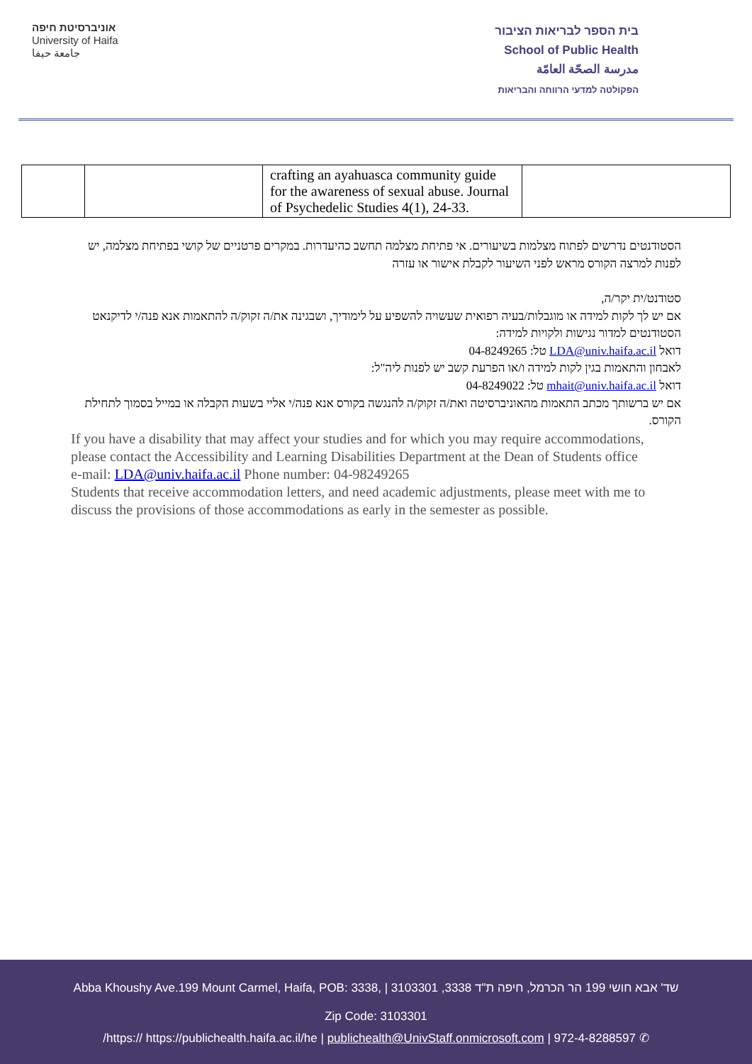אוניברסיטת חיפה
University of Haifa
جامعة حيفا
בית הספר לבריאות הציבור
School of Public Health
مدرسة الصحّة العامّة
הפקולטה למדעי הרווחה והבריאות
| | | crafting an ayahuasca community guide for the awareness of sexual abuse. Journal of Psychedelic Studies 4(1), 24-33. | |
הסטודנטים נדרשים לפתוח מצלמות בשיעורים. אי פתיחת מצלמה תחשב כהיעדרות. במקרים פרטניים של קושי בפתיחת מצלמה, יש לפנות למרצה הקורס מראש לפני השיעור לקבלת אישור או עזרה
סטודנט/ית יקר/ה,
אם יש לך לקות למידה או מוגבלות/בעיה רפואית שעשויה להשפיע על לימודיך, ושבגינה את/ה זקוק/ה להתאמות אנא פנה/י לדיקנאט הסטודנטים למדור נגישות ולקויות למידה:
דואל LDA@univ.haifa.ac.il טל: 04-8249265
לאבחון והתאמות בגין לקות למידה ו/או הפרעת קשב יש לפנות ליה"ל:
דואל mhait@univ.haifa.ac.il טל: 04-8249022
אם יש ברשותך מכתב התאמות מהאוניברסיטה ואת/ה זקוק/ה להנגשה בקורס אנא פנה/י אליי בשעות הקבלה או במייל בסמוך לתחילת הקורס.
If you have a disability that may affect your studies and for which you may require accommodations, please contact the Accessibility and Learning Disabilities Department at the Dean of Students office
e-mail: LDA@univ.haifa.ac.il Phone number: 04-98249265
Students that receive accommodation letters, and need academic adjustments, please meet with me to discuss the provisions of those accommodations as early in the semester as possible.
Abba Khoushy Ave.199 Mount Carmel, Haifa, POB: 3338, | 3103301 ,3338 שד' אבא חושי 199 הר הכרמל, חיפה ת"ד
Zip Code: 3103301
/https:// https://publichealth.haifa.ac.il/he | publichealth@UnivStaff.onmicrosoft.com | 972-4-8288597 ✆